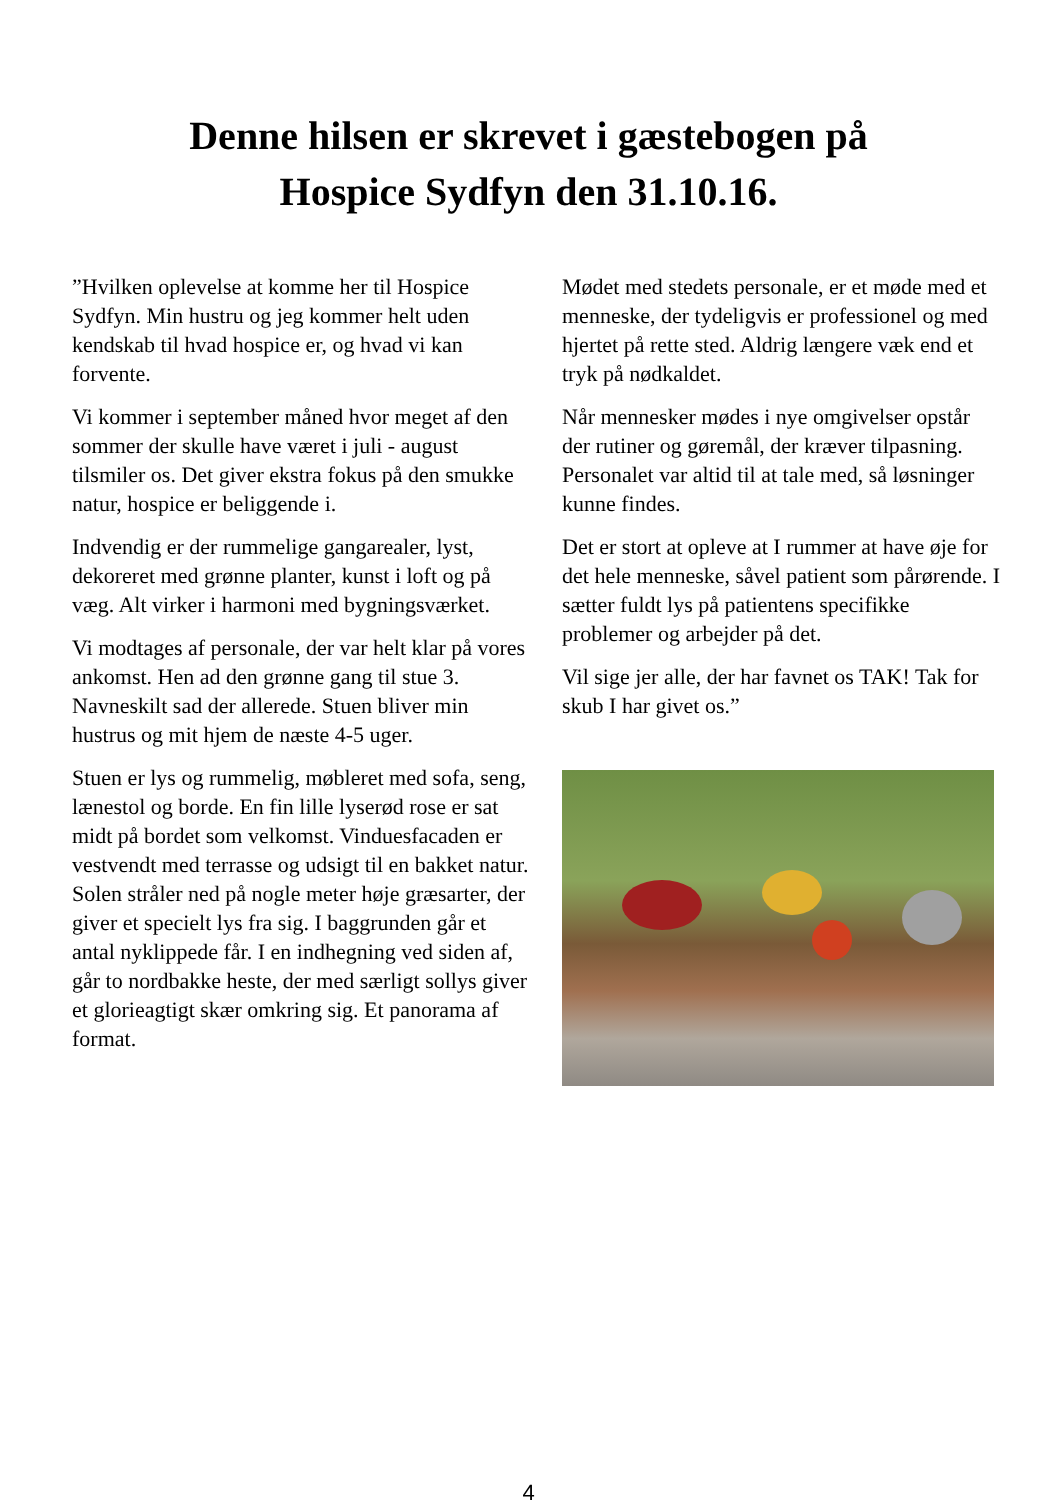Denne hilsen er skrevet i gæstebogen på
Hospice Sydfyn den 31.10.16.
”Hvilken oplevelse at komme her til Hospice Sydfyn. Min hustru og jeg kommer helt uden kendskab til hvad hospice er, og hvad vi kan forvente.
Vi kommer i september måned hvor meget af den sommer der skulle have været i juli - august tilsmiler os. Det giver ekstra fokus på den smukke natur, hospice er beliggende i.
Indvendig er der rummelige gangarealer, lyst, dekoreret med grønne planter, kunst i loft og på væg. Alt virker i harmoni med bygningsværket.
Vi modtages af personale, der var helt klar på vores ankomst. Hen ad den grønne gang til stue 3. Navneskilt sad der allerede. Stuen bliver min hustrus og mit hjem de næste 4-5 uger.
Stuen er lys og rummelig, møbleret med sofa, seng, lænestol og borde. En fin lille lyserød rose er sat midt på bordet som velkomst. Vinduesfacaden er vestvendt med terrasse og udsigt til en bakket natur. Solen stråler ned på nogle meter høje græsarter, der giver et specielt lys fra sig. I baggrunden går et antal nyklippede får. I en indhegning ved siden af, går to nordbakke heste, der med særligt sollys giver et glorieagtigt skær omkring sig. Et panorama af format.
Mødet med stedets personale, er et møde med et menneske, der tydeligvis er professionel og med hjertet på rette sted. Aldrig længere væk end et tryk på nødkaldet.
Når mennesker mødes i nye omgivelser opstår der rutiner og gøremål, der kræver tilpasning. Personalet var altid til at tale med, så løsninger kunne findes.
Det er stort at opleve at I rummer at have øje for det hele menneske, såvel patient som pårørende. I sætter fuldt lys på patientens specifikke problemer og arbejder på det.
Vil sige jer alle, der har favnet os TAK! Tak for skub I har givet os.”
4